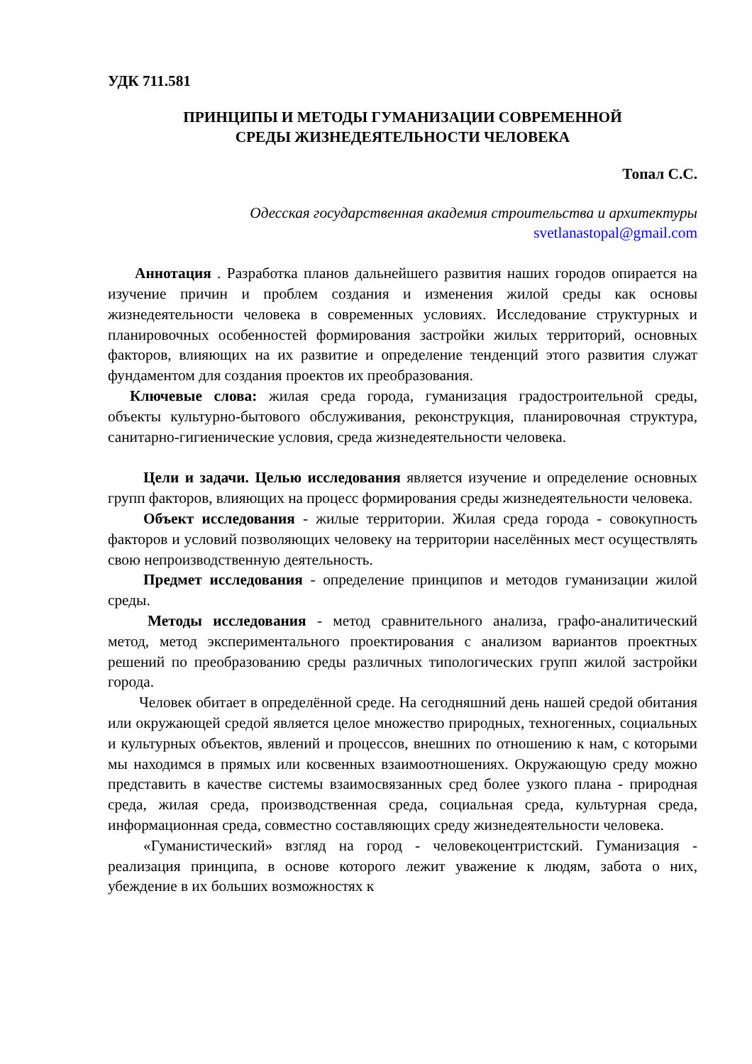УДК 711.581
ПРИНЦИПЫ И МЕТОДЫ ГУМАНИЗАЦИИ СОВРЕМЕННОЙ
СРЕДЫ ЖИЗНЕДЕЯТЕЛЬНОСТИ ЧЕЛОВЕКА
Топал С.С.
Одесская государственная академия строительства и архитектуры
svetlanastopal@gmail.com
Аннотация . Разработка планов дальнейшего развития наших городов опирается на изучение причин и проблем создания и изменения жилой среды как основы жизнедеятельности человека в современных условиях. Исследование структурных и планировочных особенностей формирования застройки жилых территорий, основных факторов, влияющих на их развитие и определение тенденций этого развития служат фундаментом для создания проектов их преобразования.
Ключевые слова: жилая среда города, гуманизация градостроительной среды, объекты культурно-бытового обслуживания, реконструкция, планировочная структура, санитарно-гигиенические условия, среда жизнедеятельности человека.
Цели и задачи. Целью исследования является изучение и определение основных групп факторов, влияющих на процесс формирования среды жизнедеятельности человека.
Объект исследования - жилые территории. Жилая среда города - совокупность факторов и условий позволяющих человеку на территории населённых мест осуществлять свою непроизводственную деятельность.
Предмет исследования - определение принципов и методов гуманизации жилой среды.
Методы исследования - метод сравнительного анализа, графо-аналитический метод, метод экспериментального проектирования с анализом вариантов проектных решений по преобразованию среды различных типологических групп жилой застройки города.
Человек обитает в определённой среде. На сегодняшний день нашей средой обитания или окружающей средой является целое множество природных, техногенных, социальных и культурных объектов, явлений и процессов, внешних по отношению к нам, с которыми мы находимся в прямых или косвенных взаимоотношениях. Окружающую среду можно представить в качестве системы взаимосвязанных сред более узкого плана - природная среда, жилая среда, производственная среда, социальная среда, культурная среда, информационная среда, совместно составляющих среду жизнедеятельности человека.
«Гуманистический» взгляд на город - человекоцентристский. Гуманизация - реализация принципа, в основе которого лежит уважение к людям, забота о них, убеждение в их больших возможностях к